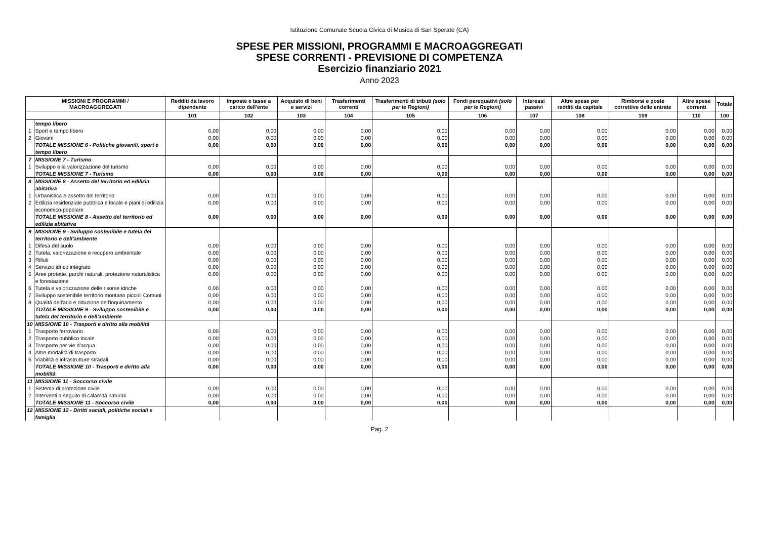Istituzione Comunale Scuola Civica di Musica di San Sperate (CA)
SPESE PER MISSIONI, PROGRAMMI E MACROAGGREGATI
SPESE CORRENTI - PREVISIONE DI COMPETENZA
Esercizio finanziario 2021
Anno 2023
| MISSIONI E PROGRAMMI / MACROAGGREGATI | | Redditi da lavoro dipendente | Imposte e tasse a carico dell'ente | Acquisto di beni e servizi | Trasferimenti correnti | Trasferimenti di tributi (solo per le Regioni) | Fondi perequativi (solo per le Regioni) | Interessi passivi | Altre spese per redditi da capitale | Rimborsi e poste correttive delle entrate | Altre spese correnti | Totale |
| --- | --- | --- | --- | --- | --- | --- | --- | --- | --- | --- | --- | --- |
| | | 101 | 102 | 103 | 104 | 105 | 106 | 107 | 108 | 109 | 110 | 100 |
| | tempo libero | | | | | | | | | | | |
| 1 | Sport e tempo libero | 0,00 | 0,00 | 0,00 | 0,00 | 0,00 | 0,00 | 0,00 | 0,00 | 0,00 | 0,00 | 0,00 |
| 2 | Giovani | 0,00 | 0,00 | 0,00 | 0,00 | 0,00 | 0,00 | 0,00 | 0,00 | 0,00 | 0,00 | 0,00 |
| | TOTALE MISSIONE 6 - Politiche giovanili, sport e tempo libero | 0,00 | 0,00 | 0,00 | 0,00 | 0,00 | 0,00 | 0,00 | 0,00 | 0,00 | 0,00 | 0,00 |
| 7 | MISSIONE 7 - Turismo | | | | | | | | | | | |
| 1 | Sviluppo e la valorizzazione del turismo | 0,00 | 0,00 | 0,00 | 0,00 | 0,00 | 0,00 | 0,00 | 0,00 | 0,00 | 0,00 | 0,00 |
| | TOTALE MISSIONE 7 - Turismo | 0,00 | 0,00 | 0,00 | 0,00 | 0,00 | 0,00 | 0,00 | 0,00 | 0,00 | 0,00 | 0,00 |
| 8 | MISSIONE 8 - Assetto del territorio ed edilizia abitativa | | | | | | | | | | | |
| 1 | Urbanistica e assetto del territorio | 0,00 | 0,00 | 0,00 | 0,00 | 0,00 | 0,00 | 0,00 | 0,00 | 0,00 | 0,00 | 0,00 |
| 2 | Edilizia residenziale pubblica e locale e piani di edilizia economico-popolare | 0,00 | 0,00 | 0,00 | 0,00 | 0,00 | 0,00 | 0,00 | 0,00 | 0,00 | 0,00 | 0,00 |
| | TOTALE MISSIONE 8 - Assetto del territorio ed edilizia abitativa | 0,00 | 0,00 | 0,00 | 0,00 | 0,00 | 0,00 | 0,00 | 0,00 | 0,00 | 0,00 | 0,00 |
| 9 | MISSIONE 9 - Sviluppo sostenibile e tutela del territorio e dell'ambiente | | | | | | | | | | | |
| 1 | Difesa del suolo | 0,00 | 0,00 | 0,00 | 0,00 | 0,00 | 0,00 | 0,00 | 0,00 | 0,00 | 0,00 | 0,00 |
| 2 | Tutela, valorizzazione e recupero ambientale | 0,00 | 0,00 | 0,00 | 0,00 | 0,00 | 0,00 | 0,00 | 0,00 | 0,00 | 0,00 | 0,00 |
| 3 | Rifiuti | 0,00 | 0,00 | 0,00 | 0,00 | 0,00 | 0,00 | 0,00 | 0,00 | 0,00 | 0,00 | 0,00 |
| 4 | Servizio idrico integrato | 0,00 | 0,00 | 0,00 | 0,00 | 0,00 | 0,00 | 0,00 | 0,00 | 0,00 | 0,00 | 0,00 |
| 5 | Aree protette, parchi naturali, protezione naturalistica e forestazione | 0,00 | 0,00 | 0,00 | 0,00 | 0,00 | 0,00 | 0,00 | 0,00 | 0,00 | 0,00 | 0,00 |
| 6 | Tutela e valorizzazione delle risorse idriche | 0,00 | 0,00 | 0,00 | 0,00 | 0,00 | 0,00 | 0,00 | 0,00 | 0,00 | 0,00 | 0,00 |
| 7 | Sviluppo sostenibile territorio montano piccoli Comuni | 0,00 | 0,00 | 0,00 | 0,00 | 0,00 | 0,00 | 0,00 | 0,00 | 0,00 | 0,00 | 0,00 |
| 8 | Qualità dell'aria e riduzione dell'inquinamento | 0,00 | 0,00 | 0,00 | 0,00 | 0,00 | 0,00 | 0,00 | 0,00 | 0,00 | 0,00 | 0,00 |
| | TOTALE MISSIONE 9 - Sviluppo sostenibile e tutela del territorio e dell'ambiente | 0,00 | 0,00 | 0,00 | 0,00 | 0,00 | 0,00 | 0,00 | 0,00 | 0,00 | 0,00 | 0,00 |
| 10 | MISSIONE 10 - Trasporti e diritto alla mobilità | | | | | | | | | | | |
| 1 | Trasporto ferroviario | 0,00 | 0,00 | 0,00 | 0,00 | 0,00 | 0,00 | 0,00 | 0,00 | 0,00 | 0,00 | 0,00 |
| 2 | Trasporto pubblico locale | 0,00 | 0,00 | 0,00 | 0,00 | 0,00 | 0,00 | 0,00 | 0,00 | 0,00 | 0,00 | 0,00 |
| 3 | Trasporto per vie d'acqua | 0,00 | 0,00 | 0,00 | 0,00 | 0,00 | 0,00 | 0,00 | 0,00 | 0,00 | 0,00 | 0,00 |
| 4 | Altre modalità di trasporto | 0,00 | 0,00 | 0,00 | 0,00 | 0,00 | 0,00 | 0,00 | 0,00 | 0,00 | 0,00 | 0,00 |
| 5 | Viabilità e infrastrutture stradali | 0,00 | 0,00 | 0,00 | 0,00 | 0,00 | 0,00 | 0,00 | 0,00 | 0,00 | 0,00 | 0,00 |
| | TOTALE MISSIONE 10 - Trasporti e diritto alla mobilità | 0,00 | 0,00 | 0,00 | 0,00 | 0,00 | 0,00 | 0,00 | 0,00 | 0,00 | 0,00 | 0,00 |
| 11 | MISSIONE 11 - Soccorso civile | | | | | | | | | | | |
| 1 | Sistema di protezione civile | 0,00 | 0,00 | 0,00 | 0,00 | 0,00 | 0,00 | 0,00 | 0,00 | 0,00 | 0,00 | 0,00 |
| 2 | Interventi a seguito di calamità naturali | 0,00 | 0,00 | 0,00 | 0,00 | 0,00 | 0,00 | 0,00 | 0,00 | 0,00 | 0,00 | 0,00 |
| | TOTALE MISSIONE 11 - Soccorso civile | 0,00 | 0,00 | 0,00 | 0,00 | 0,00 | 0,00 | 0,00 | 0,00 | 0,00 | 0,00 | 0,00 |
| 12 | MISSIONE 12 - Diritti sociali, politiche sociali e famiglia | | | | | | | | | | | |
Pag. 2